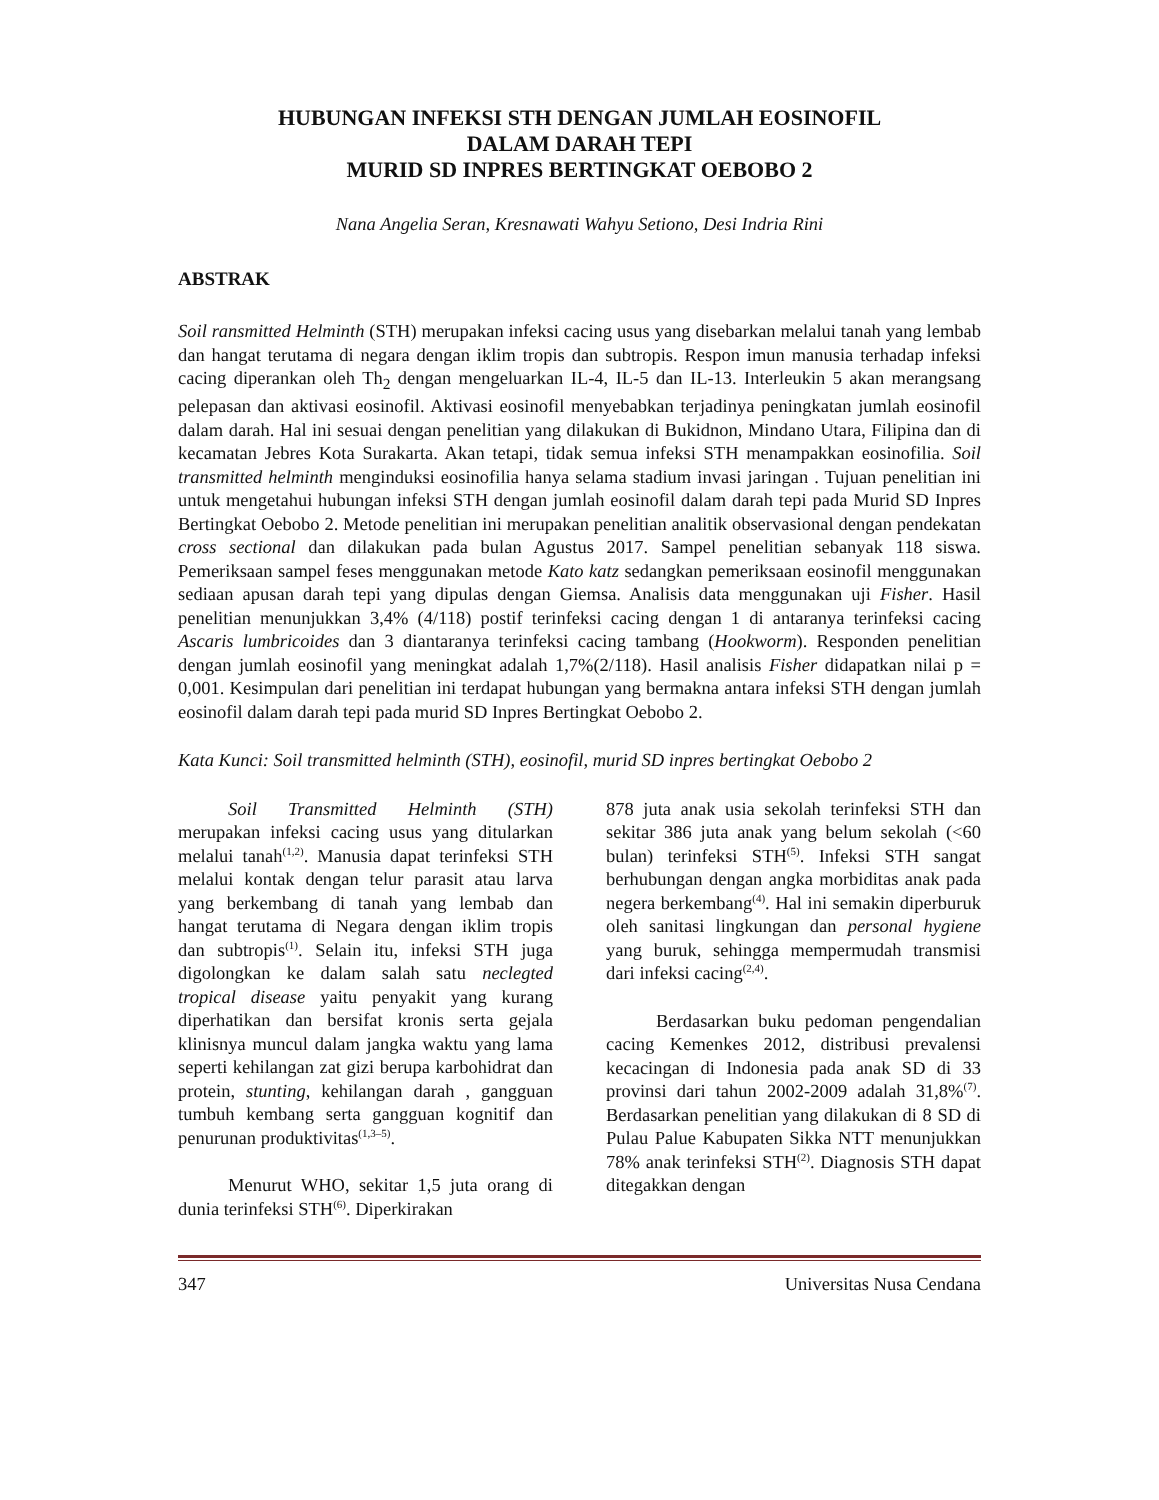HUBUNGAN INFEKSI STH DENGAN JUMLAH EOSINOFIL
DALAM DARAH TEPI
MURID SD INPRES BERTINGKAT OEBOBO 2
Nana Angelia Seran, Kresnawati Wahyu Setiono, Desi Indria Rini
ABSTRAK
Soil ransmitted Helminth (STH) merupakan infeksi cacing usus yang disebarkan melalui tanah yang lembab dan hangat terutama di negara dengan iklim tropis dan subtropis. Respon imun manusia terhadap infeksi cacing diperankan oleh Th<sub>2</sub> dengan mengeluarkan IL-4, IL-5 dan IL-13. Interleukin 5 akan merangsang pelepasan dan aktivasi eosinofil. Aktivasi eosinofil menyebabkan terjadinya peningkatan jumlah eosinofil dalam darah. Hal ini sesuai dengan penelitian yang dilakukan di Bukidnon, Mindano Utara, Filipina dan di kecamatan Jebres Kota Surakarta. Akan tetapi, tidak semua infeksi STH menampakkan eosinofilia. Soil transmitted helminth menginduksi eosinofilia hanya selama stadium invasi jaringan . Tujuan penelitian ini untuk mengetahui hubungan infeksi STH dengan jumlah eosinofil dalam darah tepi pada Murid SD Inpres Bertingkat Oebobo 2. Metode penelitian ini merupakan penelitian analitik observasional dengan pendekatan cross sectional dan dilakukan pada bulan Agustus 2017. Sampel penelitian sebanyak 118 siswa. Pemeriksaan sampel feses menggunakan metode Kato katz sedangkan pemeriksaan eosinofil menggunakan sediaan apusan darah tepi yang dipulas dengan Giemsa. Analisis data menggunakan uji Fisher. Hasil penelitian menunjukkan 3,4% (4/118) postif terinfeksi cacing dengan 1 di antaranya terinfeksi cacing Ascaris lumbricoides dan 3 diantaranya terinfeksi cacing tambang (Hookworm). Responden penelitian dengan jumlah eosinofil yang meningkat adalah 1,7%(2/118). Hasil analisis Fisher didapatkan nilai p = 0,001. Kesimpulan dari penelitian ini terdapat hubungan yang bermakna antara infeksi STH dengan jumlah eosinofil dalam darah tepi pada murid SD Inpres Bertingkat Oebobo 2.
Kata Kunci: Soil transmitted helminth (STH), eosinofil, murid SD inpres bertingkat Oebobo 2
Soil Transmitted Helminth (STH) merupakan infeksi cacing usus yang ditularkan melalui tanah<sup>(1,2)</sup>. Manusia dapat terinfeksi STH melalui kontak dengan telur parasit atau larva yang berkembang di tanah yang lembab dan hangat terutama di Negara dengan iklim tropis dan subtropis<sup>(1)</sup>. Selain itu, infeksi STH juga digolongkan ke dalam salah satu neclegted tropical disease yaitu penyakit yang kurang diperhatikan dan bersifat kronis serta gejala klinisnya muncul dalam jangka waktu yang lama seperti kehilangan zat gizi berupa karbohidrat dan protein, stunting, kehilangan darah , gangguan tumbuh kembang serta gangguan kognitif dan penurunan produktivitas<sup>(1,3–5)</sup>.
Menurut WHO, sekitar 1,5 juta orang di dunia terinfeksi STH<sup>(6)</sup>. Diperkirakan
878 juta anak usia sekolah terinfeksi STH dan sekitar 386 juta anak yang belum sekolah (<60 bulan) terinfeksi STH<sup>(5)</sup>. Infeksi STH sangat berhubungan dengan angka morbiditas anak pada negera berkembang<sup>(4)</sup>. Hal ini semakin diperburuk oleh sanitasi lingkungan dan personal hygiene yang buruk, sehingga mempermudah transmisi dari infeksi cacing<sup>(2,4)</sup>.
Berdasarkan buku pedoman pengendalian cacing Kemenkes 2012, distribusi prevalensi kecacingan di Indonesia pada anak SD di 33 provinsi dari tahun 2002-2009 adalah 31,8%<sup>(7)</sup>. Berdasarkan penelitian yang dilakukan di 8 SD di Pulau Palue Kabupaten Sikka NTT menunjukkan 78% anak terinfeksi STH<sup>(2)</sup>. Diagnosis STH dapat ditegakkan dengan
347 Universitas Nusa Cendana